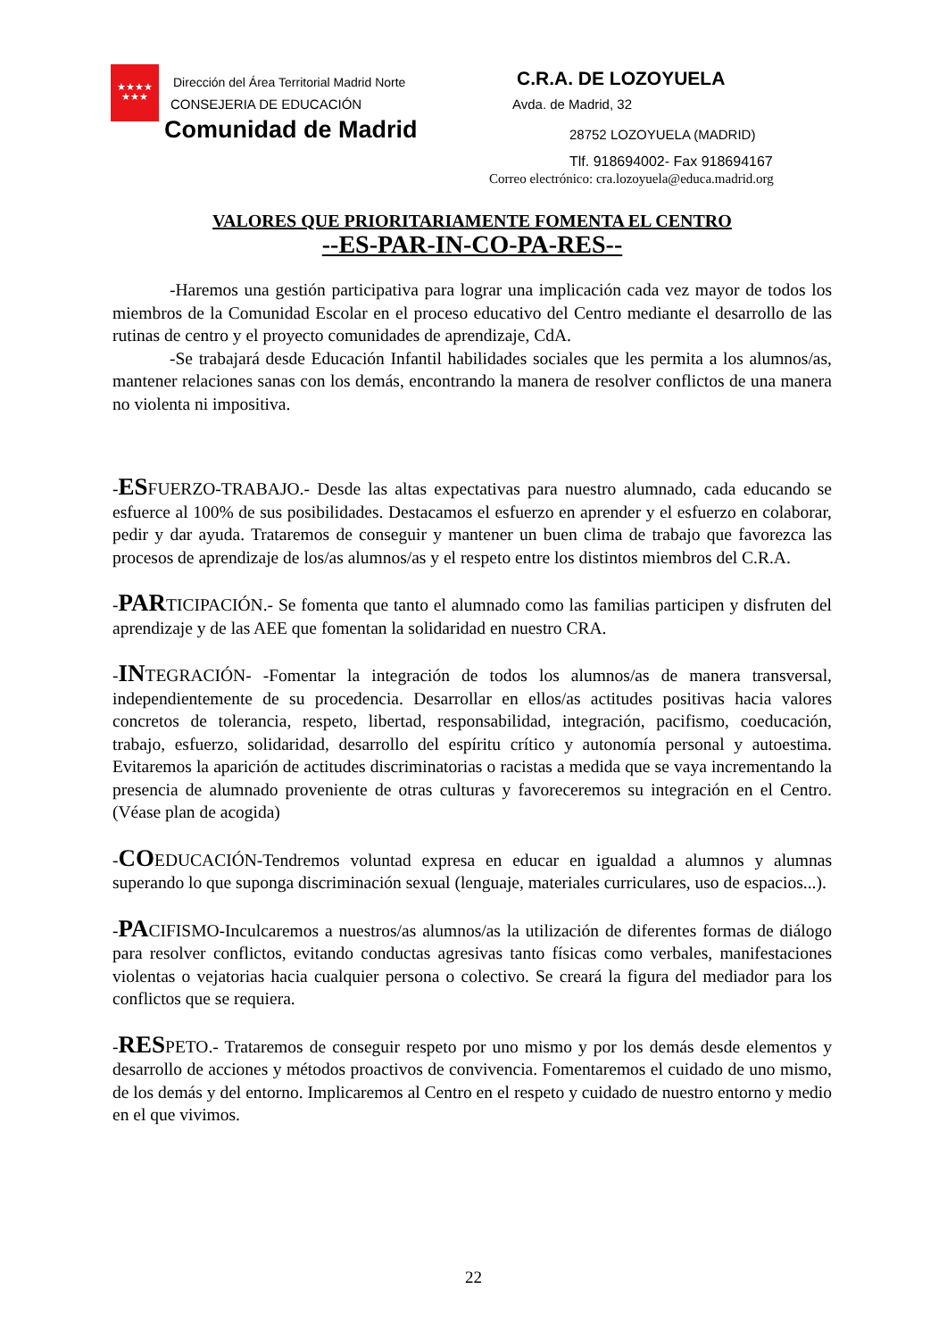★★★★
★★★
Dirección del Área Territorial Madrid Norte
CONSEJERIA DE EDUCACIÓN
Comunidad de Madrid
C.R.A. DE LOZOYUELA
Avda. de Madrid, 32
28752 LOZOYUELA (MADRID)
Tlf. 918694002- Fax 918694167
Correo electrónico: cra.lozoyuela@educa.madrid.org
VALORES QUE PRIORITARIAMENTE FOMENTA EL CENTRO
--ES-PAR-IN-CO-PA-RES--
-Haremos una gestión participativa para lograr una implicación cada vez mayor de todos los miembros de la Comunidad Escolar en el proceso educativo del Centro mediante el desarrollo de las rutinas de centro y el proyecto comunidades de aprendizaje, CdA.
-Se trabajará desde Educación Infantil habilidades sociales que les permita a los alumnos/as, mantener relaciones sanas con los demás, encontrando la manera de resolver conflictos de una manera no violenta ni impositiva.
-ESFUERZO-TRABAJO.- Desde las altas expectativas para nuestro alumnado, cada educando se esfuerce al 100% de sus posibilidades. Destacamos el esfuerzo en aprender y el esfuerzo en colaborar, pedir y dar ayuda. Trataremos de conseguir y mantener un buen clima de trabajo que favorezca las procesos de aprendizaje de los/as alumnos/as y el respeto entre los distintos miembros del C.R.A.
-PARTICIPACIÓN.- Se fomenta que tanto el alumnado como las familias participen y disfruten del aprendizaje y de las AEE que fomentan la solidaridad en nuestro CRA.
-INTEGRACIÓN- -Fomentar la integración de todos los alumnos/as de manera transversal, independientemente de su procedencia. Desarrollar en ellos/as actitudes positivas hacia valores concretos de tolerancia, respeto, libertad, responsabilidad, integración, pacifismo, coeducación, trabajo, esfuerzo, solidaridad, desarrollo del espíritu crítico y autonomía personal y autoestima. Evitaremos la aparición de actitudes discriminatorias o racistas a medida que se vaya incrementando la presencia de alumnado proveniente de otras culturas y favoreceremos su integración en el Centro. (Véase plan de acogida)
-COEDUCACIÓN-Tendremos voluntad expresa en educar en igualdad a alumnos y alumnas superando lo que suponga discriminación sexual (lenguaje, materiales curriculares, uso de espacios...).
-PACIFISMO-Inculcaremos a nuestros/as alumnos/as la utilización de diferentes formas de diálogo para resolver conflictos, evitando conductas agresivas tanto físicas como verbales, manifestaciones violentas o vejatorias hacia cualquier persona o colectivo. Se creará la figura del mediador para los conflictos que se requiera.
-RESPETO.- Trataremos de conseguir respeto por uno mismo y por los demás desde elementos y desarrollo de acciones y métodos proactivos de convivencia. Fomentaremos el cuidado de uno mismo, de los demás y del entorno. Implicaremos al Centro en el respeto y cuidado de nuestro entorno y medio en el que vivimos.
22